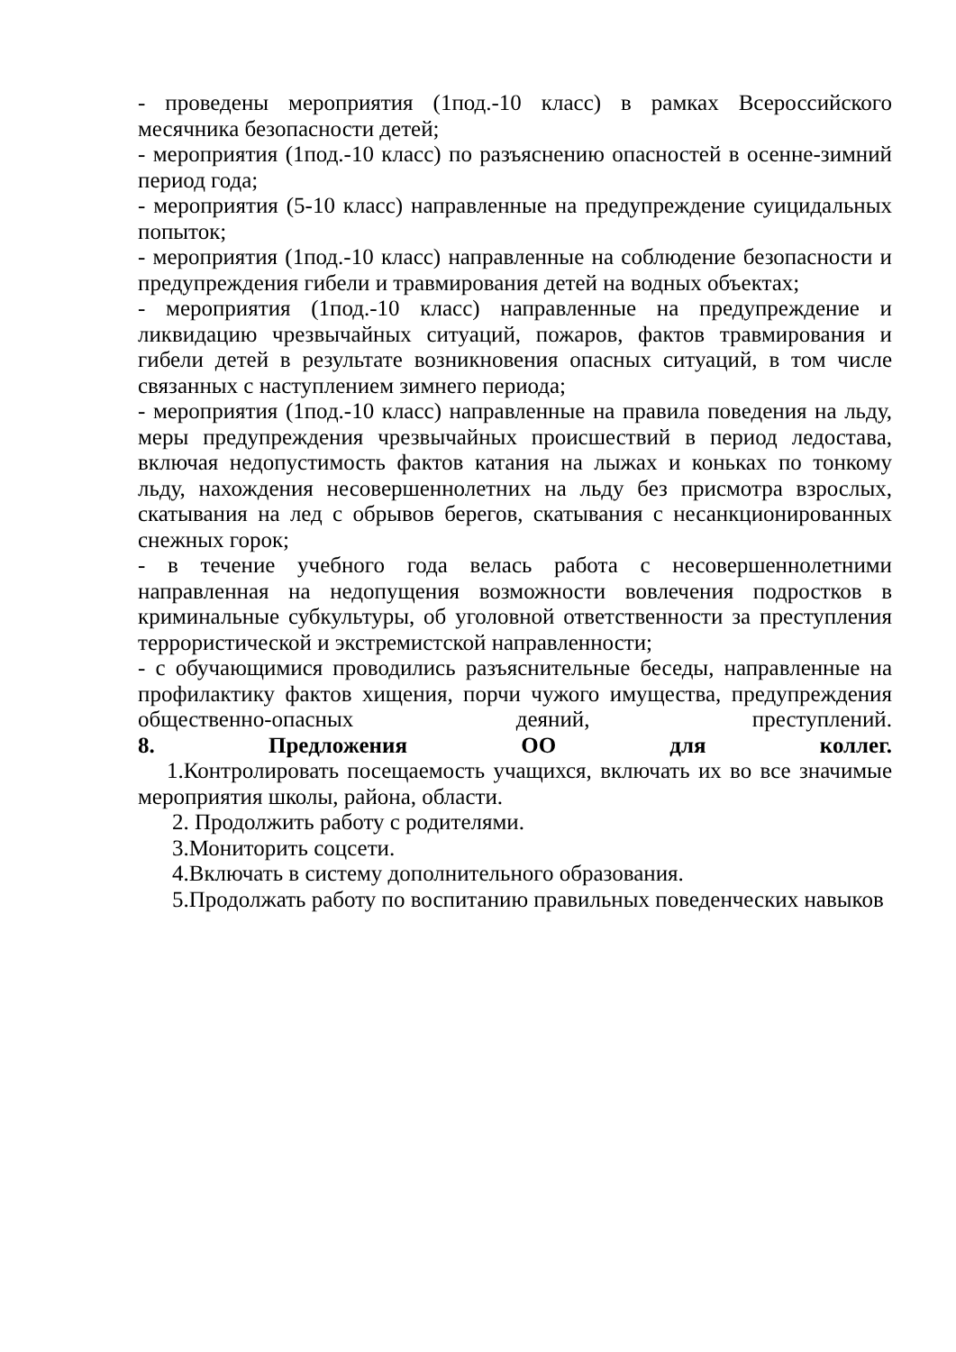- проведены мероприятия (1под.-10 класс) в рамках Всероссийского месячника безопасности детей;
- мероприятия (1под.-10 класс) по разъяснению опасностей в осенне-зимний период года;
- мероприятия (5-10 класс) направленные на предупреждение суицидальных попыток;
- мероприятия (1под.-10 класс) направленные на соблюдение безопасности и предупреждения гибели и травмирования детей на водных объектах;
- мероприятия (1под.-10 класс) направленные на предупреждение и ликвидацию чрезвычайных ситуаций, пожаров, фактов травмирования и гибели детей в результате возникновения опасных ситуаций, в том числе связанных с наступлением зимнего периода;
- мероприятия (1под.-10 класс) направленные на правила поведения на льду, меры предупреждения чрезвычайных происшествий в период ледостава, включая недопустимость фактов катания на лыжах и коньках по тонкому льду, нахождения несовершеннолетних на льду без присмотра взрослых, скатывания на лед с обрывов берегов, скатывания с несанкционированных снежных горок;
- в течение учебного года велась работа с несовершеннолетними направленная на недопущения возможности вовлечения подростков в криминальные субкультуры, об уголовной ответственности за преступления террористической и экстремистской направленности;
- с обучающимися проводились разъяснительные беседы, направленные на профилактику фактов хищения, порчи чужого имущества, предупреждения общественно-опасных деяний, преступлений.
8. Предложения ОО для коллег.
1.Контролировать посещаемость учащихся, включать их во все значимые мероприятия школы, района, области.
2. Продолжить работу с родителями.
3.Мониторить соцсети.
4.Включать в систему дополнительного образования.
5.Продолжать работу по воспитанию правильных поведенческих навыков